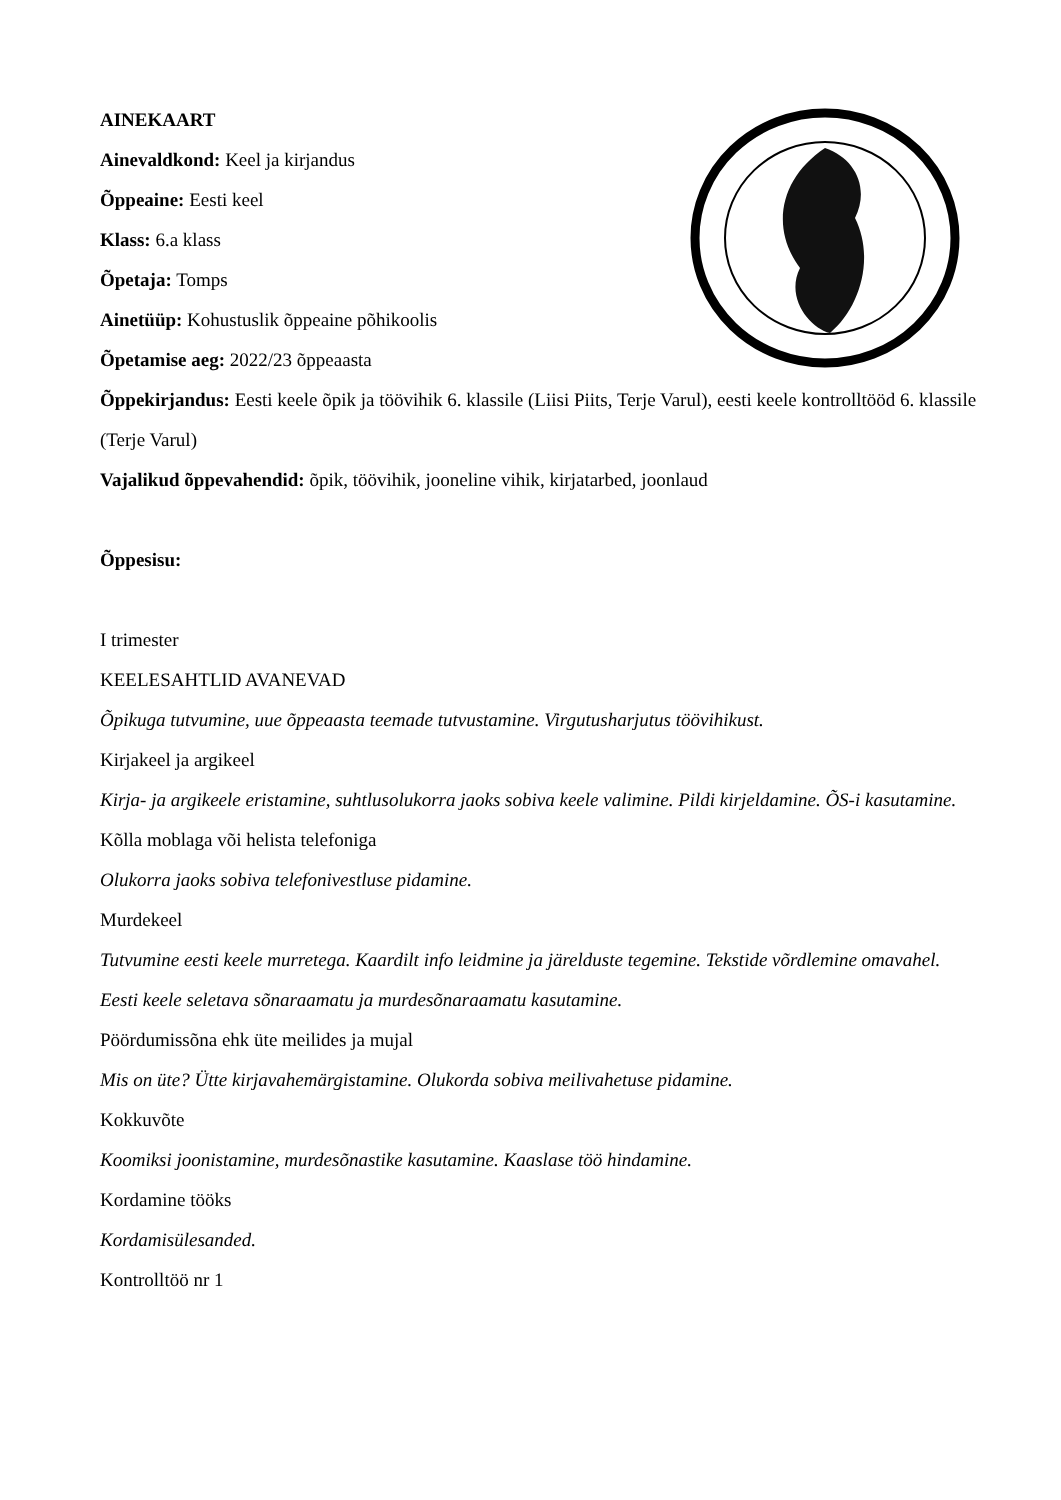AINEKAART
Ainevaldkond: Keel ja kirjandus
Õppeaine: Eesti keel
Klass: 6.a klass
Õpetaja: Tomps
Ainetüüp: Kohustuslik õppeaine põhikoolis
Õpetamise aeg: 2022/23 õppeaasta
Õppekirjandus: Eesti keele õpik ja töövihik 6. klassile (Liisi Piits, Terje Varul), eesti keele kontrolltööd 6. klassile (Terje Varul)
Vajalikud õppevahendid: õpik, töövihik, jooneline vihik, kirjatarbed, joonlaud
Õppesisu:
I trimester
KEELESAHTLID AVANEVAD
Õpikuga tutvumine, uue õppeaasta teemade tutvustamine. Virgutusharjutus töövihikust.
Kirjakeel ja argikeel
Kirja- ja argikeele eristamine, suhtlusolukorra jaoks sobiva keele valimine. Pildi kirjeldamine. ÕS-i kasutamine.
Kõlla moblaga või helista telefoniga
Olukorra jaoks sobiva telefonivestluse pidamine.
Murdekeel
Tutvumine eesti keele murretega. Kaardilt info leidmine ja järelduste tegemine. Tekstide võrdlemine omavahel. Eesti keele seletava sõnaraamatu ja murdesõnaraamatu kasutamine.
Pöördumissõna ehk üte meilides ja mujal
Mis on üte? Ütte kirjavahemärgistamine. Olukorda sobiva meilivahetuse pidamine.
Kokkuvõte
Koomiksi joonistamine, murdesõnastike kasutamine. Kaaslase töö hindamine.
Kordamine tööks
Kordamisülesanded.
Kontrolltöö nr 1